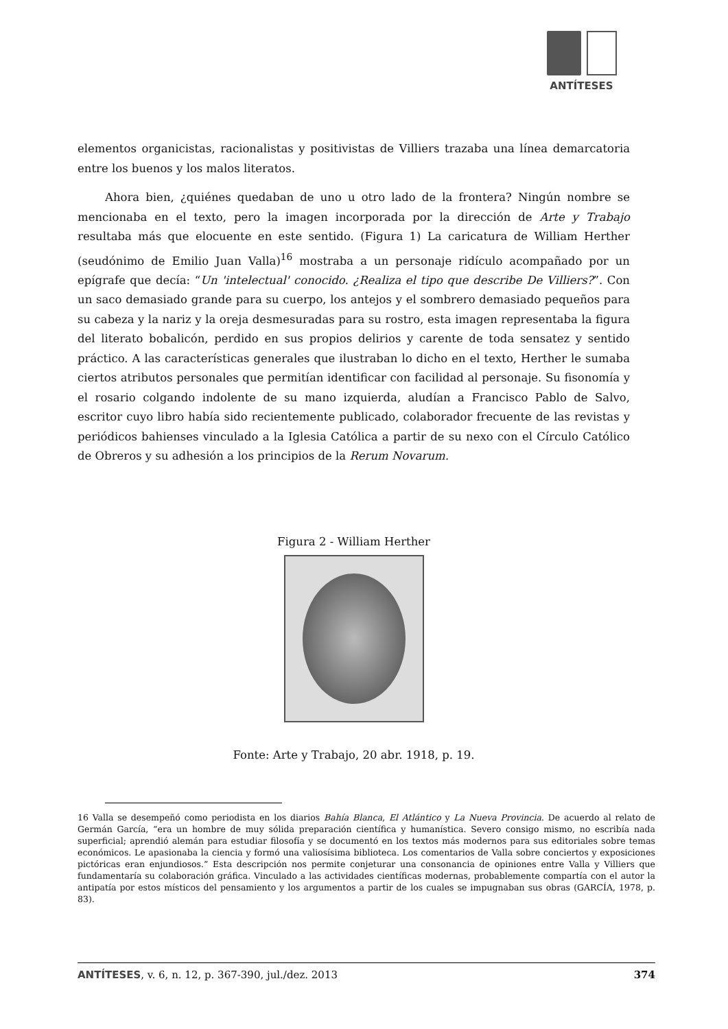ANTÍTESES
elementos organicistas, racionalistas y positivistas de Villiers trazaba una línea demarcatoria entre los buenos y los malos literatos.
Ahora bien, ¿quiénes quedaban de uno u otro lado de la frontera? Ningún nombre se mencionaba en el texto, pero la imagen incorporada por la dirección de Arte y Trabajo resultaba más que elocuente en este sentido. (Figura 1) La caricatura de William Herther (seudónimo de Emilio Juan Valla)<sup>16</sup> mostraba a un personaje ridículo acompañado por un epígrafe que decía: “Un 'intelectual' conocido. ¿Realiza el tipo que describe De Villiers?”. Con un saco demasiado grande para su cuerpo, los antejos y el sombrero demasiado pequeños para su cabeza y la nariz y la oreja desmesuradas para su rostro, esta imagen representaba la figura del literato bobalicón, perdido en sus propios delirios y carente de toda sensatez y sentido práctico. A las características generales que ilustraban lo dicho en el texto, Herther le sumaba ciertos atributos personales que permitían identificar con facilidad al personaje. Su fisonomía y el rosario colgando indolente de su mano izquierda, aludían a Francisco Pablo de Salvo, escritor cuyo libro había sido recientemente publicado, colaborador frecuente de las revistas y periódicos bahienses vinculado a la Iglesia Católica a partir de su nexo con el Círculo Católico de Obreros y su adhesión a los principios de la Rerum Novarum.
Figura 2 - William Herther
Fonte: Arte y Trabajo, 20 abr. 1918, p. 19.
16 Valla se desempeñó como periodista en los diarios Bahía Blanca, El Atlántico y La Nueva Provincia. De acuerdo al relato de Germán García, “era un hombre de muy sólida preparación científica y humanística. Severo consigo mismo, no escribía nada superficial; aprendió alemán para estudiar filosofía y se documentó en los textos más modernos para sus editoriales sobre temas económicos. Le apasionaba la ciencia y formó una valiosísima biblioteca. Los comentarios de Valla sobre conciertos y exposiciones pictóricas eran enjundiosos.” Esta descripción nos permite conjeturar una consonancia de opiniones entre Valla y Villiers que fundamentaría su colaboración gráfica. Vinculado a las actividades científicas modernas, probablemente compartía con el autor la antipatía por estos místicos del pensamiento y los argumentos a partir de los cuales se impugnaban sus obras (GARCÍA, 1978, p. 83).
ANTÍTESES, v. 6, n. 12, p. 367-390, jul./dez. 2013 374